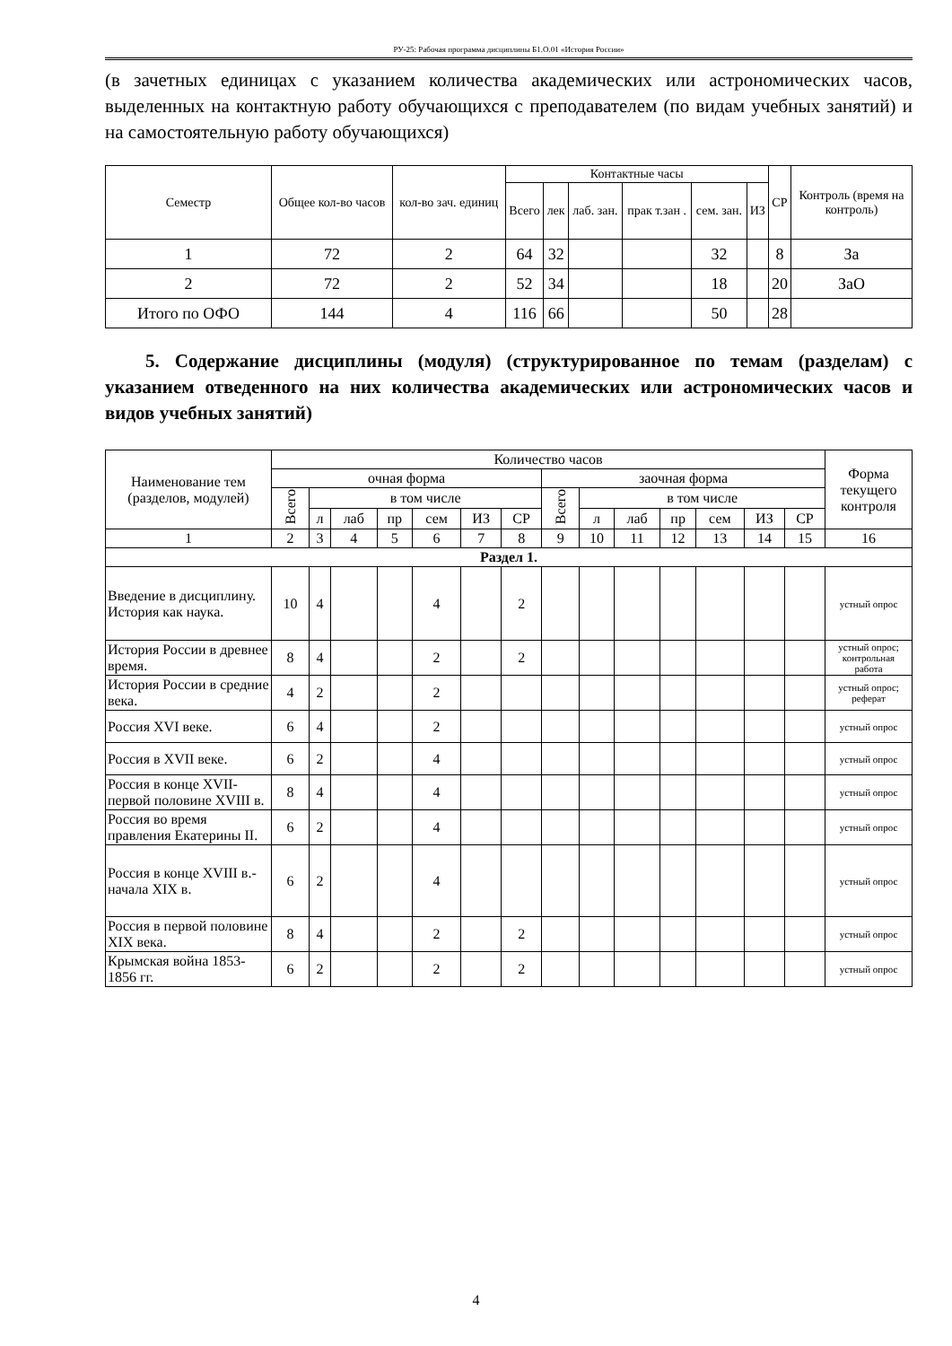РУ-25: Рабочая программа дисциплины Б1.О.01 «История России»
(в зачетных единицах с указанием количества академических или астрономических часов, выделенных на контактную работу обучающихся с преподавателем (по видам учебных занятий) и на самостоятельную работу обучающихся)
| Семестр | Общее кол-во часов | кол-во зач. единиц | Контактные часы | | | | | | СР | Контроль (время на контроль) |
| --- | --- | --- | --- | --- | --- | --- | --- | --- | --- | --- |
| | | | Всего | лек | лаб. зан. | прак т.зан . | сем. зан. | ИЗ | | |
| 1 | 72 | 2 | 64 | 32 | | | 32 | | 8 | За |
| 2 | 72 | 2 | 52 | 34 | | | 18 | | 20 | ЗаО |
| Итого по ОФО | 144 | 4 | 116 | 66 | | | 50 | | 28 | |
5. Содержание дисциплины (модуля) (структурированное по темам (разделам) с указанием отведенного на них количества академических или астрономических часов и видов учебных занятий)
| Наименование тем (разделов, модулей) | Количество часов | | | | | | | | | | | | | | Форма текущего контроля |
| --- | --- | --- | --- | --- | --- | --- | --- | --- | --- | --- | --- | --- | --- | --- | --- |
| | очная форма | | | | | | | заочная форма | | | | | | | |
| | Всего | в том числе | | | | | | Всего | в том числе | | | | | | |
| | | л | лаб | пр | сем | ИЗ | СР | | л | лаб | пр | сем | ИЗ | СР | |
| 1 | 2 | 3 | 4 | 5 | 6 | 7 | 8 | 9 | 10 | 11 | 12 | 13 | 14 | 15 | 16 |
| Раздел 1. | | | | | | | | | | | | | | | |
| Введение в дисциплину. История как наука. | 10 | 4 | | | 4 | | 2 | | | | | | | | устный опрос |
| История России в древнее время. | 8 | 4 | | | 2 | | 2 | | | | | | | | устный опрос; контрольная работа |
| История России в средние века. | 4 | 2 | | | 2 | | | | | | | | | | устный опрос; реферат |
| Россия XVI веке. | 6 | 4 | | | 2 | | | | | | | | | | устный опрос |
| Россия в XVII веке. | 6 | 2 | | | 4 | | | | | | | | | | устный опрос |
| Россия в конце XVII- первой половине XVIII в. | 8 | 4 | | | 4 | | | | | | | | | | устный опрос |
| Россия во время правления Екатерины II. | 6 | 2 | | | 4 | | | | | | | | | | устный опрос |
| Россия в конце XVIII в.- начала XIX в. | 6 | 2 | | | 4 | | | | | | | | | | устный опрос |
| Россия в первой половине XIX века. | 8 | 4 | | | 2 | | 2 | | | | | | | | устный опрос |
| Крымская война 1853-1856 гг. | 6 | 2 | | | 2 | | 2 | | | | | | | | устный опрос |
4